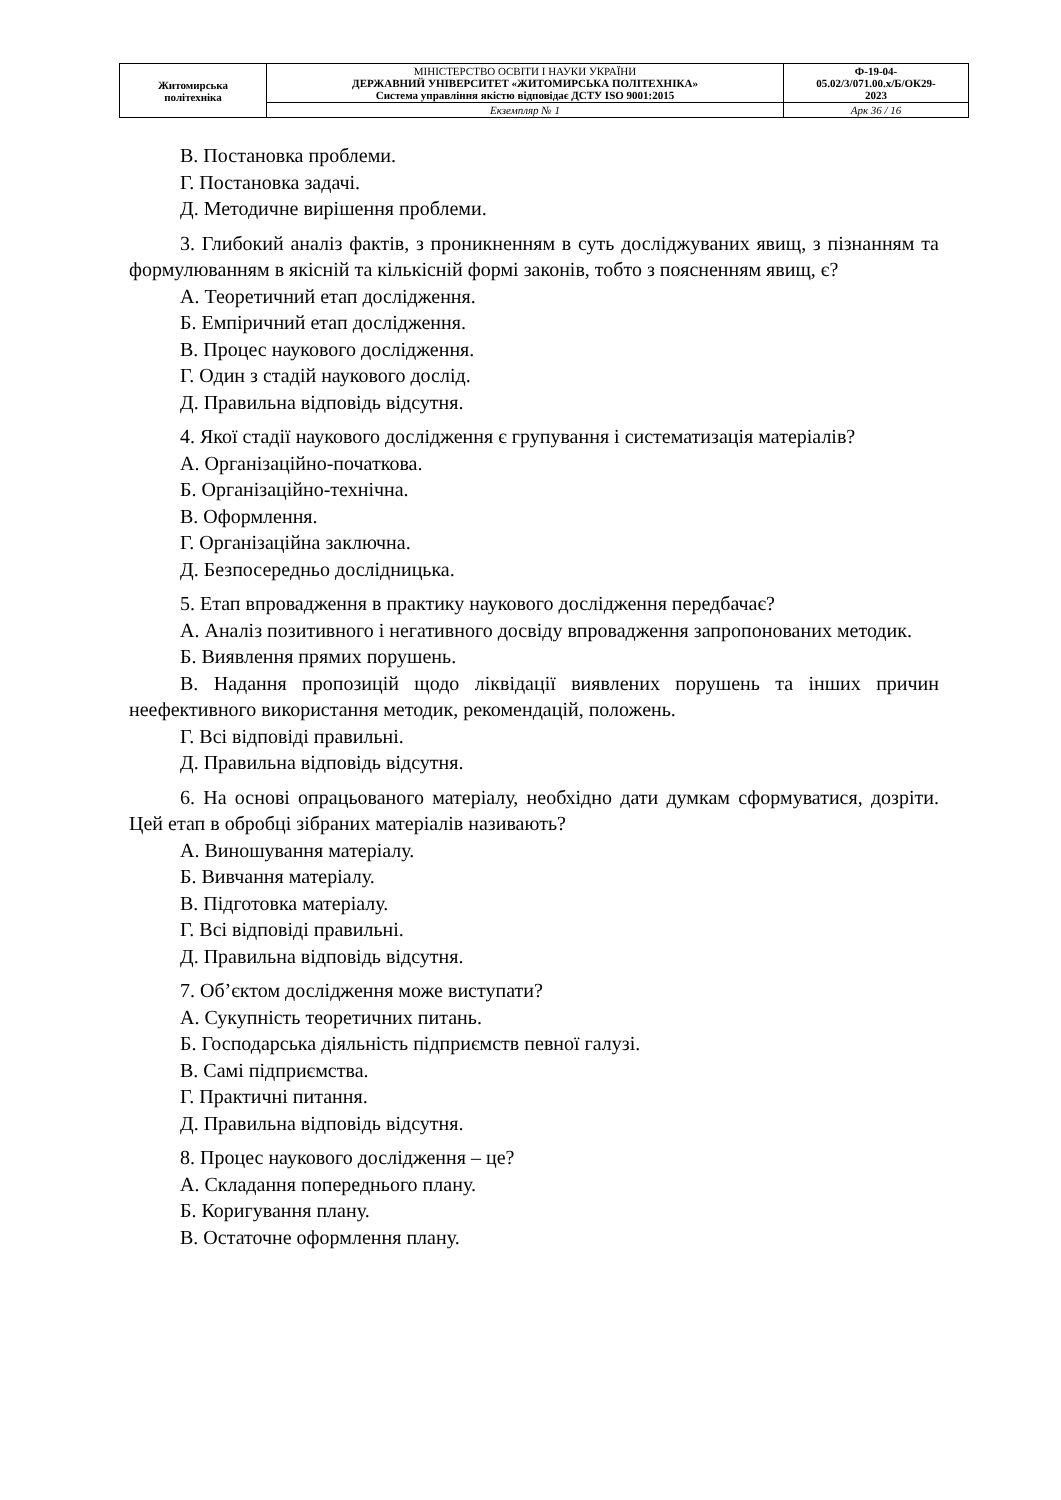| Житомирська політехніка | МІНІСТЕРСТВО ОСВІТИ І НАУКИ УКРАЇНИ ДЕРЖАВНИЙ УНІВЕРСИТЕТ «ЖИТОМИРСЬКА ПОЛІТЕХНІКА» Система управління якістю відповідає ДСТУ ISO 9001:2015 | Ф-19-04- 05.02/3/071.00.х/Б/ОК29- 2023 |
| | Екземпляр № 1 | Арк 36 / 16 |
В. Постановка проблеми.
Г. Постановка задачі.
Д. Методичне вирішення проблеми.
3. Глибокий аналіз фактів, з проникненням в суть досліджуваних явищ, з пізнанням та формулюванням в якісній та кількісній формі законів, тобто з поясненням явищ, є?
А. Теоретичний етап дослідження.
Б. Емпіричний етап дослідження.
В. Процес наукового дослідження.
Г. Один з стадій наукового дослід.
Д. Правильна відповідь відсутня.
4. Якої стадії наукового дослідження є групування і систематизація матеріалів?
А. Організаційно-початкова.
Б. Організаційно-технічна.
В. Оформлення.
Г. Організаційна заключна.
Д. Безпосередньо дослідницька.
5. Етап впровадження в практику наукового дослідження передбачає?
А. Аналіз позитивного і негативного досвіду впровадження запропонованих методик.
Б. Виявлення прямих порушень.
В. Надання пропозицій щодо ліквідації виявлених порушень та інших причин неефективного використання методик, рекомендацій, положень.
Г. Всі відповіді правильні.
Д. Правильна відповідь відсутня.
6. На основі опрацьованого матеріалу, необхідно дати думкам сформуватися, дозріти. Цей етап в обробці зібраних матеріалів називають?
А. Виношування матеріалу.
Б. Вивчання матеріалу.
В. Підготовка матеріалу.
Г. Всі відповіді правильні.
Д. Правильна відповідь відсутня.
7. Об’єктом дослідження може виступати?
А. Сукупність теоретичних питань.
Б. Господарська діяльність підприємств певної галузі.
В. Самі підприємства.
Г. Практичні питання.
Д. Правильна відповідь відсутня.
8. Процес наукового дослідження – це?
А. Складання попереднього плану.
Б. Коригування плану.
В. Остаточне оформлення плану.